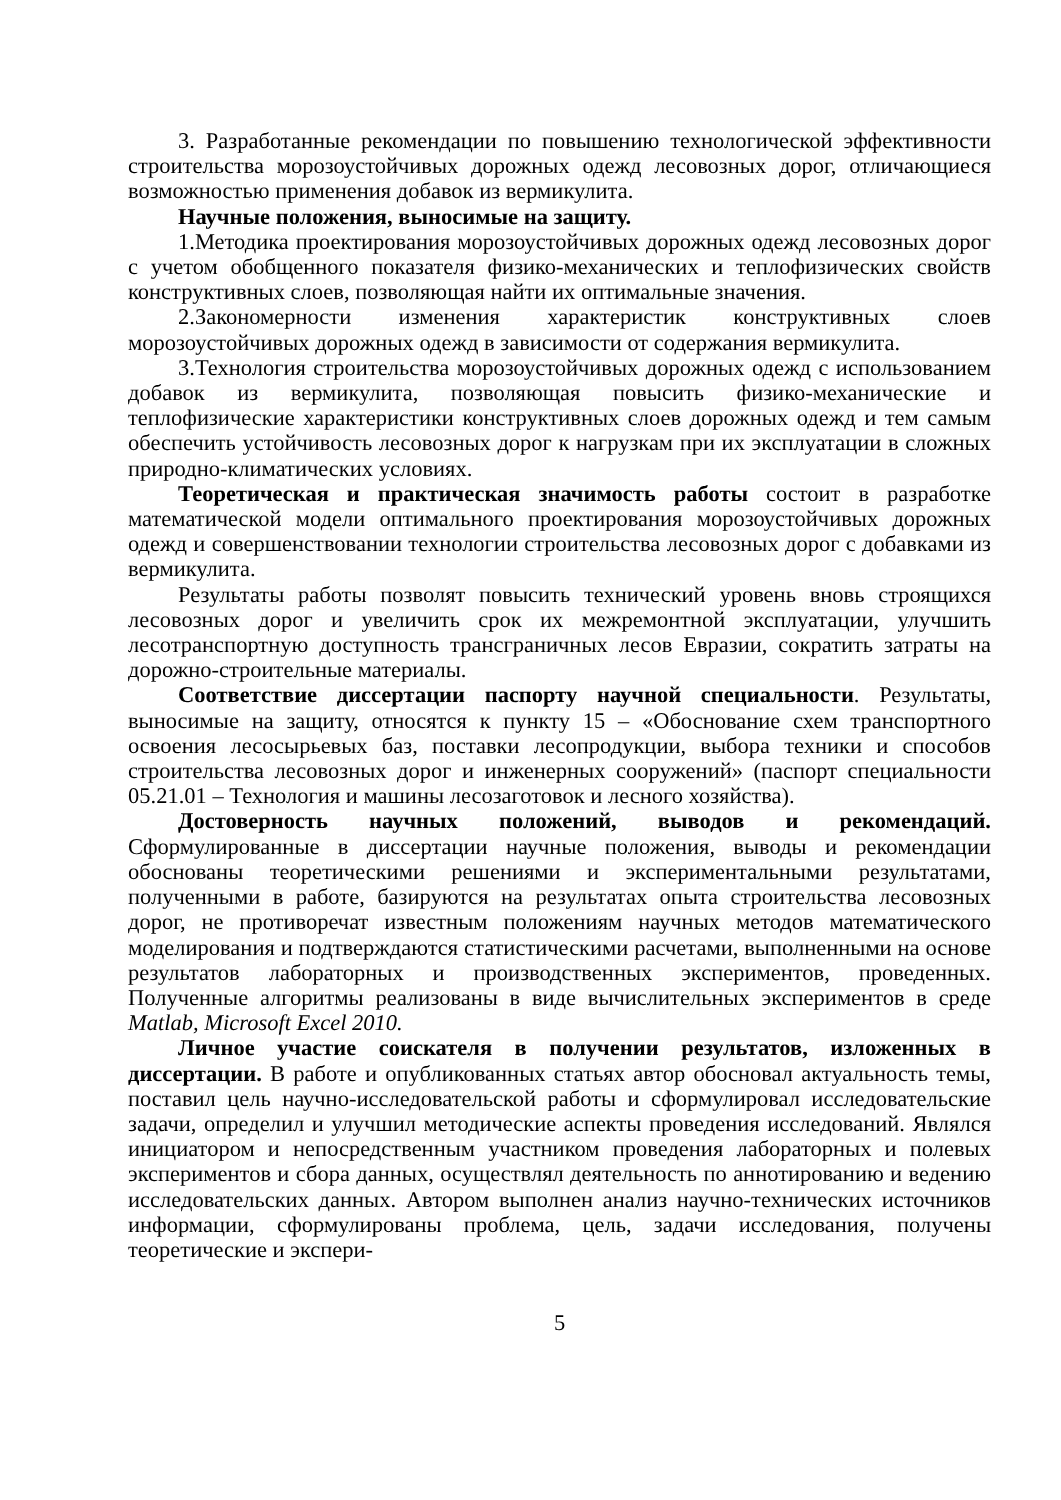3. Разработанные рекомендации по повышению технологической эффективности строительства морозоустойчивых дорожных одежд лесовозных дорог, отличающиеся возможностью применения добавок из вермикулита.
Научные положения, выносимые на защиту.
1.Методика проектирования морозоустойчивых дорожных одежд лесовозных дорог с учетом обобщенного показателя физико-механических и теплофизических свойств конструктивных слоев, позволяющая найти их оптимальные значения.
2.Закономерности изменения характеристик конструктивных слоев морозоустойчивых дорожных одежд в зависимости от содержания вермикулита.
3.Технология строительства морозоустойчивых дорожных одежд с использованием добавок из вермикулита, позволяющая повысить физико-механические и теплофизические характеристики конструктивных слоев дорожных одежд и тем самым обеспечить устойчивость лесовозных дорог к нагрузкам при их эксплуатации в сложных природно-климатических условиях.
Теоретическая и практическая значимость работы состоит в разработке математической модели оптимального проектирования морозоустойчивых дорожных одежд и совершенствовании технологии строительства лесовозных дорог с добавками из вермикулита.
Результаты работы позволят повысить технический уровень вновь строящихся лесовозных дорог и увеличить срок их межремонтной эксплуатации, улучшить лесотранспортную доступность трансграничных лесов Евразии, сократить затраты на дорожно-строительные материалы.
Соответствие диссертации паспорту научной специальности. Результаты, выносимые на защиту, относятся к пункту 15 – «Обоснование схем транспортного освоения лесосырьевых баз, поставки лесопродукции, выбора техники и способов строительства лесовозных дорог и инженерных сооружений» (паспорт специальности 05.21.01 – Технология и машины лесозаготовок и лесного хозяйства).
Достоверность научных положений, выводов и рекомендаций. Сформулированные в диссертации научные положения, выводы и рекомендации обоснованы теоретическими решениями и экспериментальными результатами, полученными в работе, базируются на результатах опыта строительства лесовозных дорог, не противоречат известным положениям научных методов математического моделирования и подтверждаются статистическими расчетами, выполненными на основе результатов лабораторных и производственных экспериментов, проведенных. Полученные алгоритмы реализованы в виде вычислительных экспериментов в среде Matlab, Microsoft Excel 2010.
Личное участие соискателя в получении результатов, изложенных в диссертации. В работе и опубликованных статьях автор обосновал актуальность темы, поставил цель научно-исследовательской работы и сформулировал исследовательские задачи, определил и улучшил методические аспекты проведения исследований. Являлся инициатором и непосредственным участником проведения лабораторных и полевых экспериментов и сбора данных, осуществлял деятельность по аннотированию и ведению исследовательских данных. Автором выполнен анализ научно-технических источников информации, сформулированы проблема, цель, задачи исследования, получены теоретические и экспери-
5